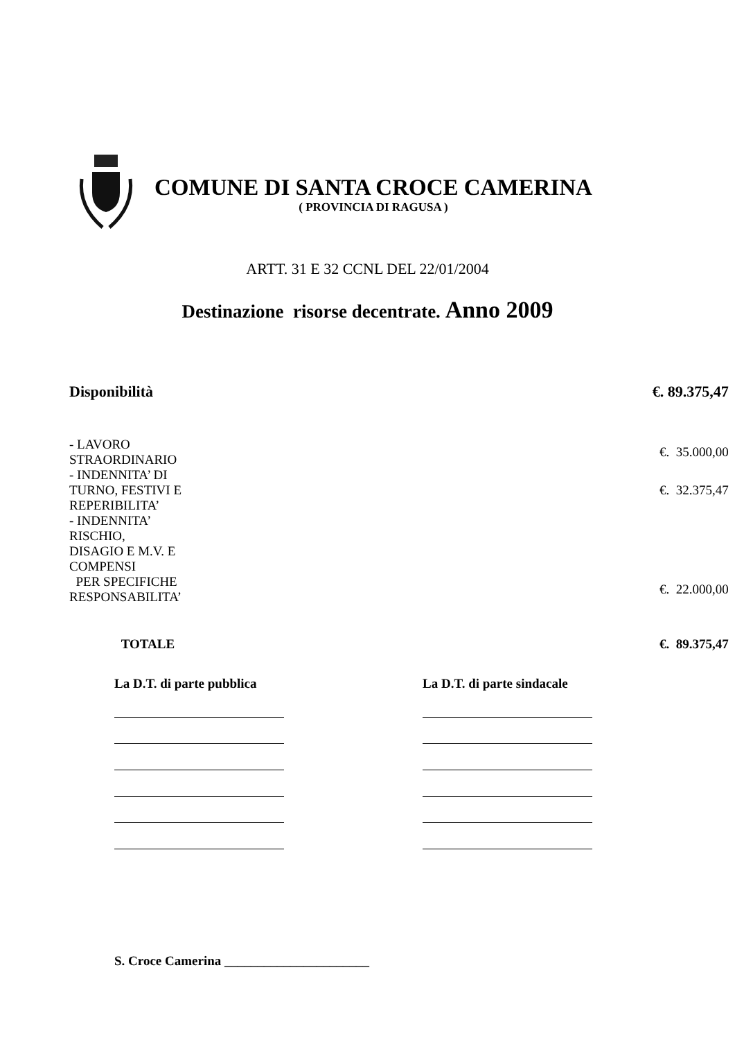COMUNE DI SANTA CROCE CAMERINA
( PROVINCIA DI RAGUSA )
ARTT. 31 E 32 CCNL DEL 22/01/2004
Destinazione risorse decentrate. Anno 2009
| Disponibilità | | €. 89.375,47 |
| - LAVORO STRAORDINARIO | | €. 35.000,00 |
| - INDENNITA’ DI TURNO, FESTIVI E REPERIBILITA’ | | €. 32.375,47 |
| - INDENNITA’ RISCHIO, DISAGIO E M.V. E COMPENSI | | |
| PER SPECIFICHE RESPONSABILITA’ | | €. 22.000,00 |
| TOTALE | | €. 89.375,47 |
La D.T. di parte pubblica La D.T. di parte sindacale
S. Croce Camerina ______________________